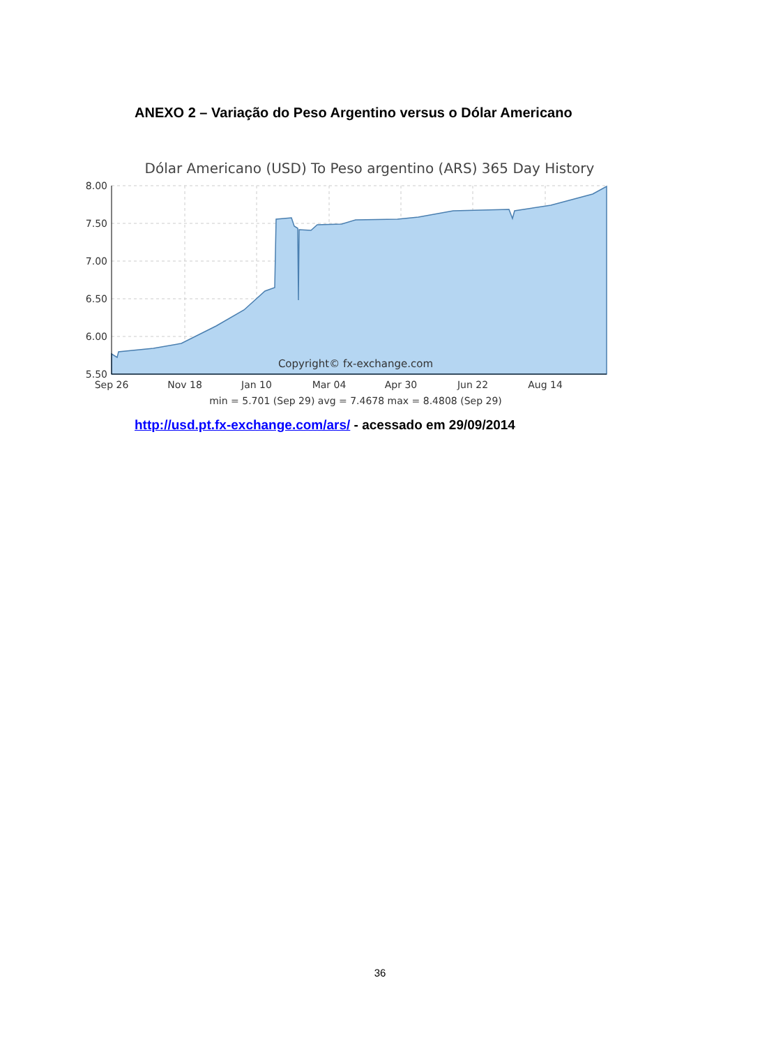ANEXO 2 – Variação do Peso Argentino versus o Dólar Americano
Dólar Americano (USD) To Peso argentino (ARS) 365 Day History
8.00
7.50
7.00
6.50
6.00
5.50
Sep 26
Nov 18
Jan 10
Mar 04
Apr 30
Jun 22
Aug 14
Copyright© fx-exchange.com
min = 5.701 (Sep 29) avg = 7.4678 max = 8.4808 (Sep 29)
http://usd.pt.fx-exchange.com/ars/ - acessado em 29/09/2014
36